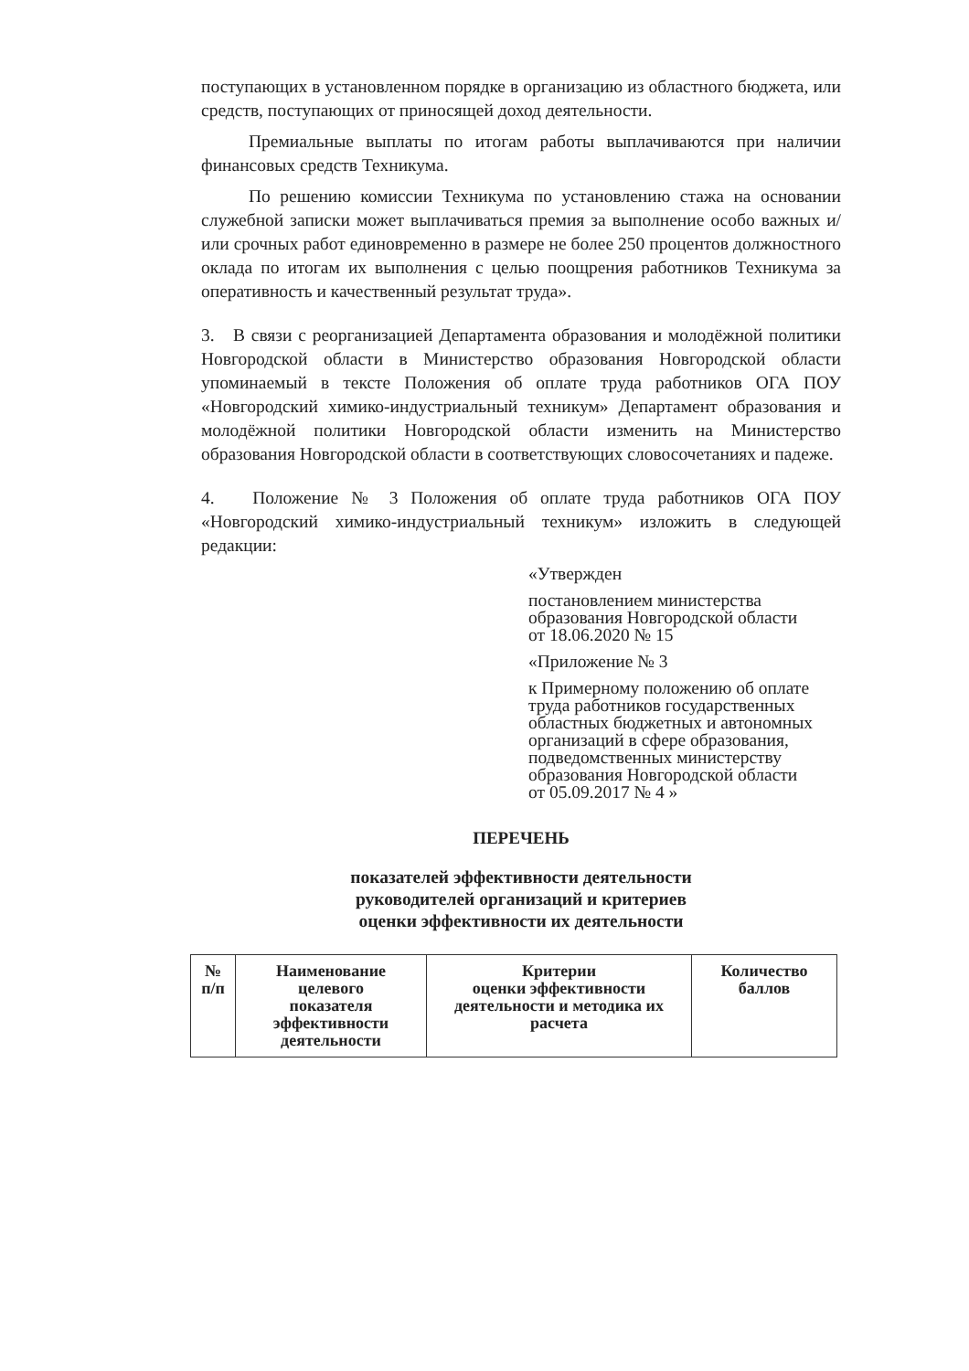поступающих в установленном порядке в организацию из областного бюджета, или средств, поступающих от приносящей доход деятельности.
Премиальные выплаты по итогам работы выплачиваются при наличии финансовых средств Техникума.
По решению комиссии Техникума по установлению стажа на основании служебной записки может выплачиваться премия за выполнение особо важных и/или срочных работ единовременно в размере не более 250 процентов должностного оклада по итогам их выполнения с целью поощрения работников Техникума за оперативность и качественный результат труда».
3. В связи с реорганизацией Департамента образования и молодёжной политики Новгородской области в Министерство образования Новгородской области упоминаемый в тексте Положения об оплате труда работников ОГА ПОУ «Новгородский химико-индустриальный техникум» Департамент образования и молодёжной политики Новгородской области изменить на Министерство образования Новгородской области в соответствующих словосочетаниях и падеже.
4. Положение № 3 Положения об оплате труда работников ОГА ПОУ «Новгородский химико-индустриальный техникум» изложить в следующей редакции:
«Утвержден
постановлением министерства
образования Новгородской области
от 18.06.2020 № 15
«Приложение № 3
к Примерному положению об оплате
труда работников государственных
областных бюджетных и автономных
организаций в сфере образования,
подведомственных министерству
образования Новгородской области
от 05.09.2017 № 4 »
ПЕРЕЧЕНЬ
показателей эффективности деятельности
руководителей организаций и критериев
оценки эффективности их деятельности
| № п/п | Наименование целевого показателя эффективности деятельности | Критерии оценки эффективности деятельности и методика их расчета | Количество баллов |
| --- | --- | --- | --- |